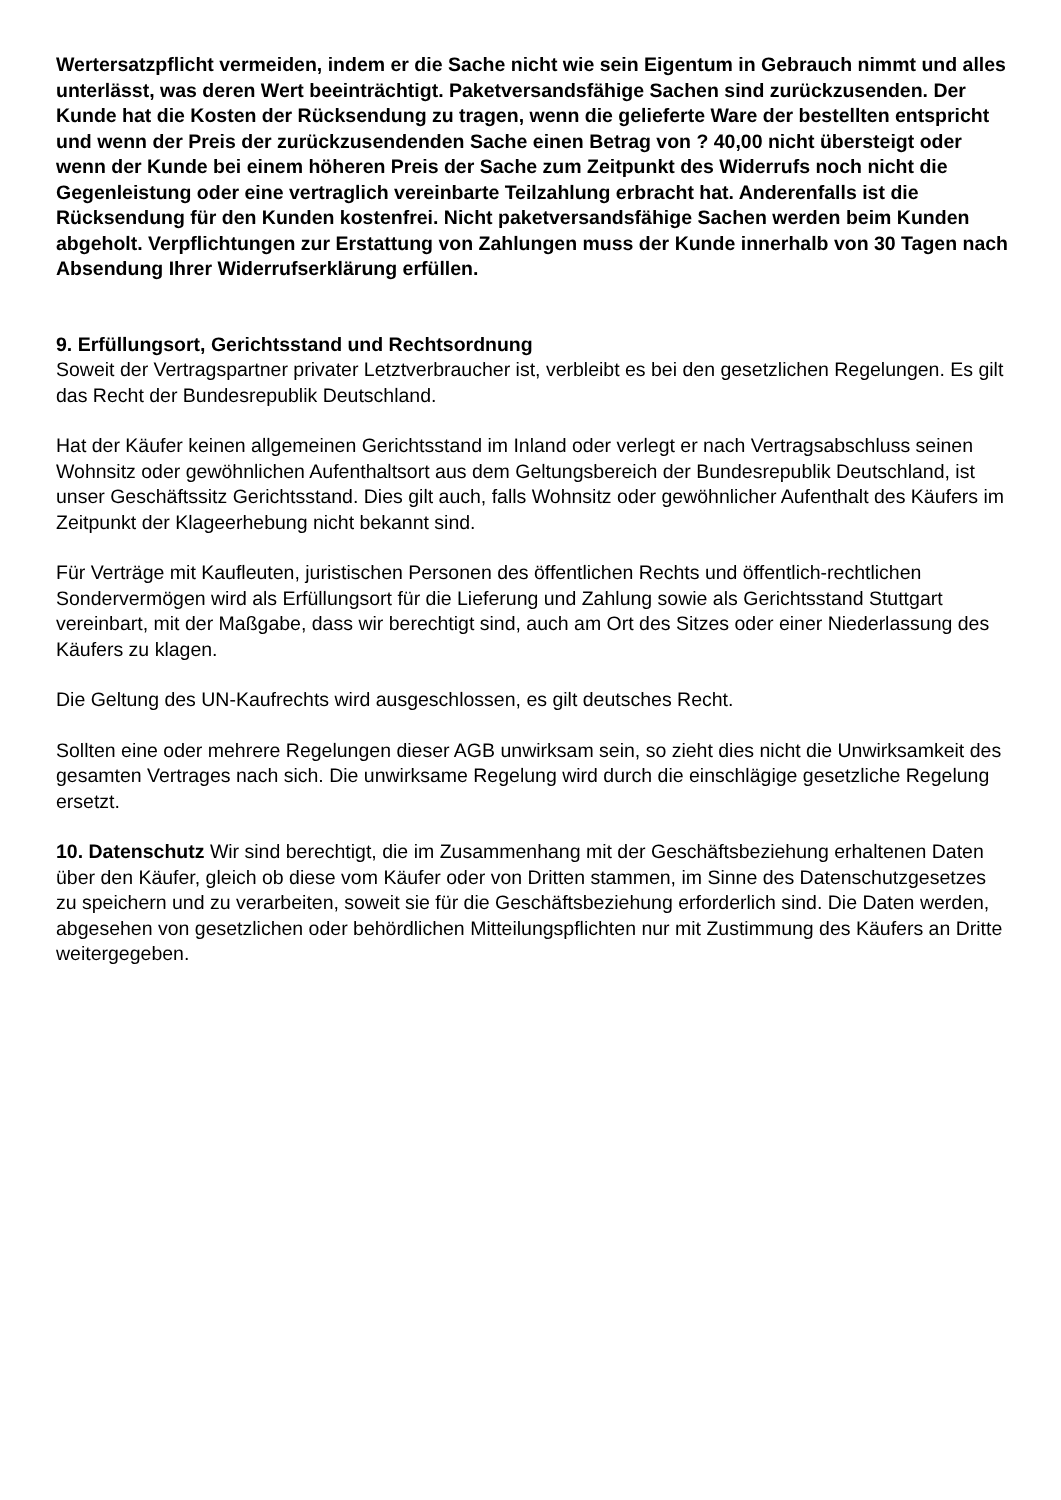Wertersatzpflicht vermeiden, indem er die Sache nicht wie sein Eigentum in Gebrauch nimmt und alles unterlässt, was deren Wert beeinträchtigt. Paketversandsfähige Sachen sind zurückzusenden. Der Kunde hat die Kosten der Rücksendung zu tragen, wenn die gelieferte Ware der bestellten entspricht und wenn der Preis der zurückzusendenden Sache einen Betrag von ? 40,00 nicht übersteigt oder wenn der Kunde bei einem höheren Preis der Sache zum Zeitpunkt des Widerrufs noch nicht die Gegenleistung oder eine vertraglich vereinbarte Teilzahlung erbracht hat. Anderenfalls ist die Rücksendung für den Kunden kostenfrei. Nicht paketversandsfähige Sachen werden beim Kunden abgeholt. Verpflichtungen zur Erstattung von Zahlungen muss der Kunde innerhalb von 30 Tagen nach Absendung Ihrer Widerrufserklärung erfüllen.
9. Erfüllungsort, Gerichtsstand und Rechtsordnung
Soweit der Vertragspartner privater Letztverbraucher ist, verbleibt es bei den gesetzlichen Regelungen. Es gilt das Recht der Bundesrepublik Deutschland.
Hat der Käufer keinen allgemeinen Gerichtsstand im Inland oder verlegt er nach Vertragsabschluss seinen Wohnsitz oder gewöhnlichen Aufenthaltsort aus dem Geltungsbereich der Bundesrepublik Deutschland, ist unser Geschäftssitz Gerichtsstand. Dies gilt auch, falls Wohnsitz oder gewöhnlicher Aufenthalt des Käufers im Zeitpunkt der Klageerhebung nicht bekannt sind.
Für Verträge mit Kaufleuten, juristischen Personen des öffentlichen Rechts und öffentlich-rechtlichen Sondervermögen wird als Erfüllungsort für die Lieferung und Zahlung sowie als Gerichtsstand Stuttgart vereinbart, mit der Maßgabe, dass wir berechtigt sind, auch am Ort des Sitzes oder einer Niederlassung des Käufers zu klagen.
Die Geltung des UN-Kaufrechts wird ausgeschlossen, es gilt deutsches Recht.
Sollten eine oder mehrere Regelungen dieser AGB unwirksam sein, so zieht dies nicht die Unwirksamkeit des gesamten Vertrages nach sich. Die unwirksame Regelung wird durch die einschlägige gesetzliche Regelung ersetzt.
10. Datenschutz Wir sind berechtigt, die im Zusammenhang mit der Geschäftsbeziehung erhaltenen Daten über den Käufer, gleich ob diese vom Käufer oder von Dritten stammen, im Sinne des Datenschutzgesetzes zu speichern und zu verarbeiten, soweit sie für die Geschäftsbeziehung erforderlich sind. Die Daten werden, abgesehen von gesetzlichen oder behördlichen Mitteilungspflichten nur mit Zustimmung des Käufers an Dritte weitergegeben.